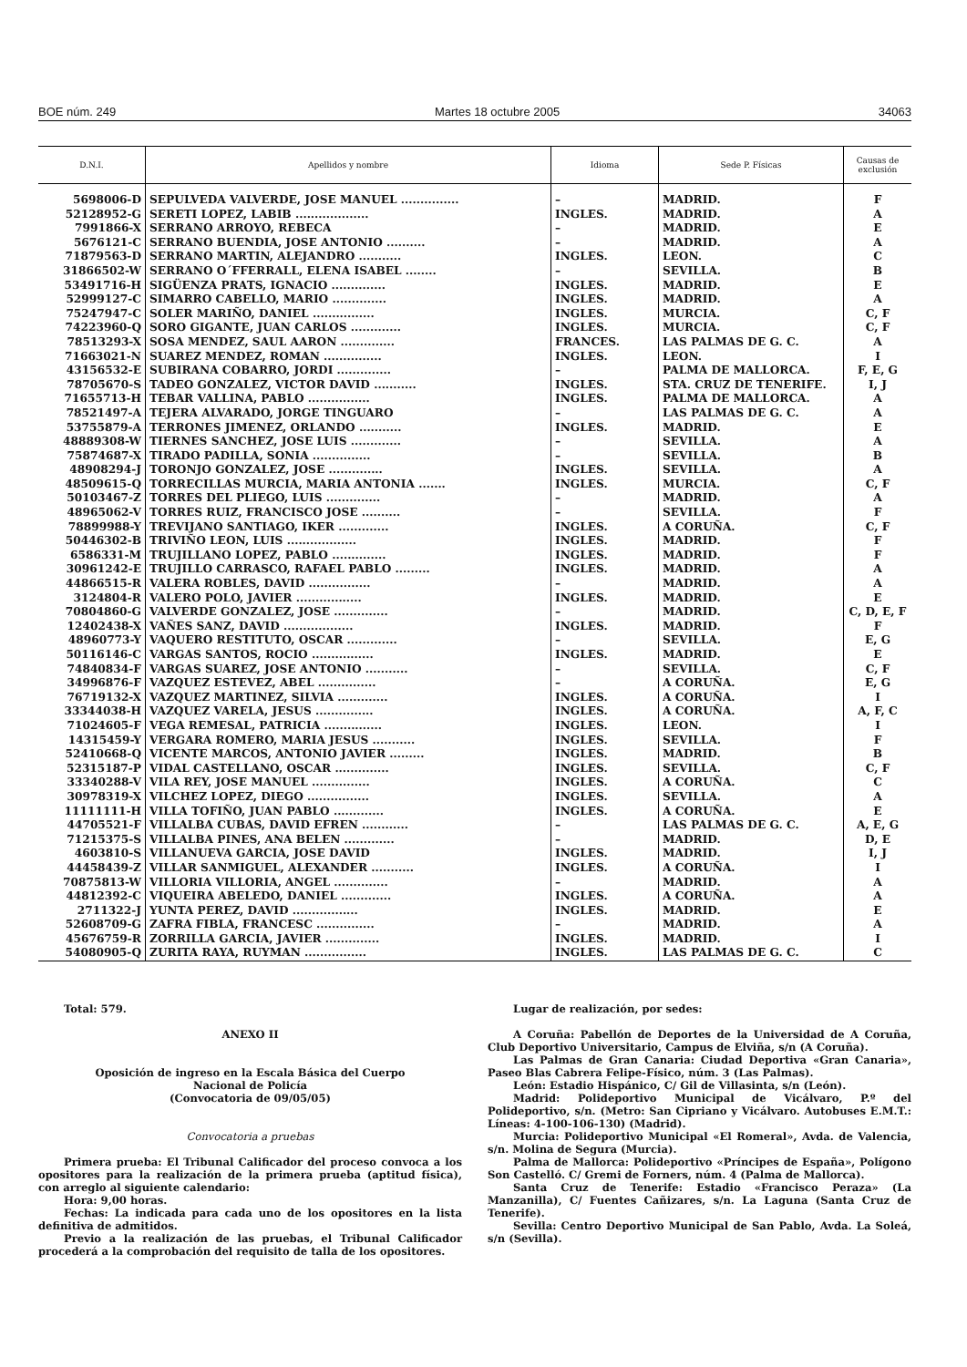BOE núm. 249 Martes 18 octubre 2005 34063
| D.N.I. | Apellidos y nombre | Idioma | Sede P. Físicas | Causas de exclusión |
| --- | --- | --- | --- | --- |
| 5698006-D | SEPULVEDA VALVERDE, JOSE MANUEL ............... | – | MADRID. | F |
| 52128952-G | SERETI LOPEZ, LABIB ................... | INGLES. | MADRID. | A |
| 7991866-X | SERRANO ARROYO, REBECA | – | MADRID. | E |
| 5676121-C | SERRANO BUENDIA, JOSE ANTONIO .......... | – | MADRID. | A |
| 71879563-D | SERRANO MARTIN, ALEJANDRO ........... | INGLES. | LEON. | C |
| 31866502-W | SERRANO O´FFERRALL, ELENA ISABEL ........ | – | SEVILLA. | B |
| 53491716-H | SIGÜENZA PRATS, IGNACIO .............. | INGLES. | MADRID. | E |
| 52999127-C | SIMARRO CABELLO, MARIO .............. | INGLES. | MADRID. | A |
| 75247947-C | SOLER MARIÑO, DANIEL ................ | INGLES. | MURCIA. | C, F |
| 74223960-Q | SORO GIGANTE, JUAN CARLOS ............. | INGLES. | MURCIA. | C, F |
| 78513293-X | SOSA MENDEZ, SAUL AARON .............. | FRANCES. | LAS PALMAS DE G. C. | A |
| 71663021-N | SUAREZ MENDEZ, ROMAN ............... | INGLES. | LEON. | I |
| 43156532-E | SUBIRANA COBARRO, JORDI .............. | – | PALMA DE MALLORCA. | F, E, G |
| 78705670-S | TADEO GONZALEZ, VICTOR DAVID ........... | INGLES. | STA. CRUZ DE TENERIFE. | I, J |
| 71655713-H | TEBAR VALLINA, PABLO ................ | INGLES. | PALMA DE MALLORCA. | A |
| 78521497-A | TEJERA ALVARADO, JORGE TINGUARO | – | LAS PALMAS DE G. C. | A |
| 53755879-A | TERRONES JIMENEZ, ORLANDO ........... | INGLES. | MADRID. | E |
| 48889308-W | TIERNES SANCHEZ, JOSE LUIS ............. | – | SEVILLA. | A |
| 75874687-X | TIRADO PADILLA, SONIA ............... | – | SEVILLA. | B |
| 48908294-J | TORONJO GONZALEZ, JOSE .............. | INGLES. | SEVILLA. | A |
| 48509615-Q | TORRECILLAS MURCIA, MARIA ANTONIA ....... | INGLES. | MURCIA. | C, F |
| 50103467-Z | TORRES DEL PLIEGO, LUIS .............. | – | MADRID. | A |
| 48965062-V | TORRES RUIZ, FRANCISCO JOSE .......... | – | SEVILLA. | F |
| 78899988-Y | TREVIJANO SANTIAGO, IKER ............. | INGLES. | A CORUÑA. | C, F |
| 50446302-B | TRIVIÑO LEON, LUIS .................. | INGLES. | MADRID. | F |
| 6586331-M | TRUJILLANO LOPEZ, PABLO .............. | INGLES. | MADRID. | F |
| 30961242-E | TRUJILLO CARRASCO, RAFAEL PABLO ......... | INGLES. | MADRID. | A |
| 44866515-R | VALERA ROBLES, DAVID ................ | – | MADRID. | A |
| 3124804-R | VALERO POLO, JAVIER ................. | INGLES. | MADRID. | E |
| 70804860-G | VALVERDE GONZALEZ, JOSE .............. | – | MADRID. | C, D, E, F |
| 12402438-X | VAÑES SANZ, DAVID .................. | INGLES. | MADRID. | F |
| 48960773-Y | VAQUERO RESTITUTO, OSCAR ............. | – | SEVILLA. | E, G |
| 50116146-C | VARGAS SANTOS, ROCIO ................ | INGLES. | MADRID. | E |
| 74840834-F | VARGAS SUAREZ, JOSE ANTONIO ........... | – | SEVILLA. | C, F |
| 34996876-F | VAZQUEZ ESTEVEZ, ABEL ............... | – | A CORUÑA. | E, G |
| 76719132-X | VAZQUEZ MARTINEZ, SILVIA ............. | INGLES. | A CORUÑA. | I |
| 33344038-H | VAZQUEZ VARELA, JESUS ............... | INGLES. | A CORUÑA. | A, F, C |
| 71024605-F | VEGA REMESAL, PATRICIA ............... | INGLES. | LEON. | I |
| 14315459-Y | VERGARA ROMERO, MARIA JESUS ........... | INGLES. | SEVILLA. | F |
| 52410668-Q | VICENTE MARCOS, ANTONIO JAVIER ......... | INGLES. | MADRID. | B |
| 52315187-P | VIDAL CASTELLANO, OSCAR .............. | INGLES. | SEVILLA. | C, F |
| 33340288-V | VILA REY, JOSE MANUEL ............... | INGLES. | A CORUÑA. | C |
| 30978319-X | VILCHEZ LOPEZ, DIEGO ................ | INGLES. | SEVILLA. | A |
| 11111111-H | VILLA TOFIÑO, JUAN PABLO ............. | INGLES. | A CORUÑA. | E |
| 44705521-F | VILLALBA CUBAS, DAVID EFREN ............ | – | LAS PALMAS DE G. C. | A, E, G |
| 71215375-S | VILLALBA PINES, ANA BELEN ............. | – | MADRID. | D, E |
| 4603810-S | VILLANUEVA GARCIA, JOSE DAVID | INGLES. | MADRID. | I, J |
| 44458439-Z | VILLAR SANMIGUEL, ALEXANDER ........... | INGLES. | A CORUÑA. | I |
| 70875813-W | VILLORIA VILLORIA, ANGEL .............. | – | MADRID. | A |
| 44812392-C | VIQUEIRA ABELEDO, DANIEL ............. | INGLES. | A CORUÑA. | A |
| 2711322-J | YUNTA PEREZ, DAVID ................. | INGLES. | MADRID. | E |
| 52608709-G | ZAFRA FIBLA, FRANCESC ............... | – | MADRID. | A |
| 45676759-R | ZORRILLA GARCIA, JAVIER .............. | INGLES. | MADRID. | I |
| 54080905-Q | ZURITA RAYA, RUYMAN ................ | INGLES. | LAS PALMAS DE G. C. | C |
Total: 579.
ANEXO II
Oposición de ingreso en la Escala Básica del Cuerpo
Nacional de Policía
(Convocatoria de 09/05/05)
Convocatoria a pruebas
Primera prueba: El Tribunal Calificador del proceso convoca a los opositores para la realización de la primera prueba (aptitud física), con arreglo al siguiente calendario:
Hora: 9,00 horas.
Fechas: La indicada para cada uno de los opositores en la lista definitiva de admitidos.
Previo a la realización de las pruebas, el Tribunal Calificador procederá a la comprobación del requisito de talla de los opositores.
Lugar de realización, por sedes:
A Coruña: Pabellón de Deportes de la Universidad de A Coruña, Club Deportivo Universitario, Campus de Elviña, s/n (A Coruña).
Las Palmas de Gran Canaria: Ciudad Deportiva «Gran Canaria», Paseo Blas Cabrera Felipe-Físico, núm. 3 (Las Palmas).
León: Estadio Hispánico, C/ Gil de Villasinta, s/n (León).
Madrid: Polideportivo Municipal de Vicálvaro, P.º del Polideportivo, s/n. (Metro: San Cipriano y Vicálvaro. Autobuses E.M.T.: Líneas: 4-100-106-130) (Madrid).
Murcia: Polideportivo Municipal «El Romeral», Avda. de Valencia, s/n. Molina de Segura (Murcia).
Palma de Mallorca: Polideportivo «Príncipes de España», Polígono Son Castelló. C/ Gremi de Forners, núm. 4 (Palma de Mallorca).
Santa Cruz de Tenerife: Estadio «Francisco Peraza» (La Manzanilla), C/ Fuentes Cañizares, s/n. La Laguna (Santa Cruz de Tenerife).
Sevilla: Centro Deportivo Municipal de San Pablo, Avda. La Soleá, s/n (Sevilla).